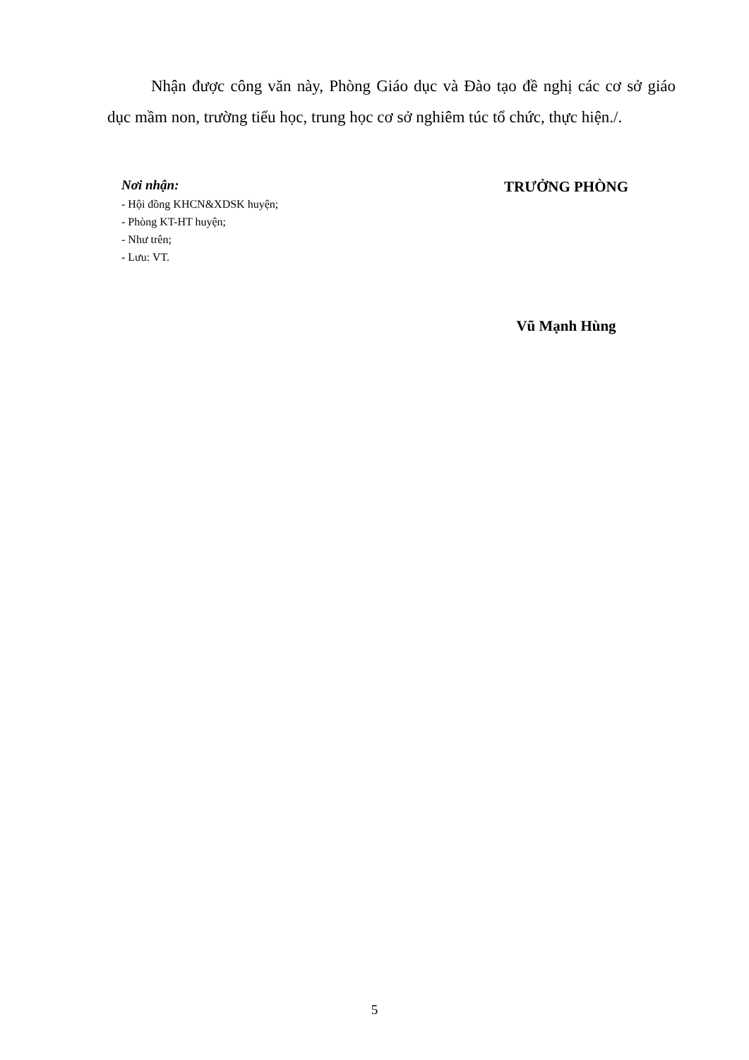Nhận được công văn này, Phòng Giáo dục và Đào tạo đề nghị các cơ sở giáo dục mầm non, trường tiểu học, trung học cơ sở nghiêm túc tổ chức, thực hiện./.
Nơi nhận:
- Hội đồng KHCN&XDSK huyện;
- Phòng KT-HT huyện;
- Như trên;
- Lưu: VT.
TRƯỞNG PHÒNG
Vũ Mạnh Hùng
5